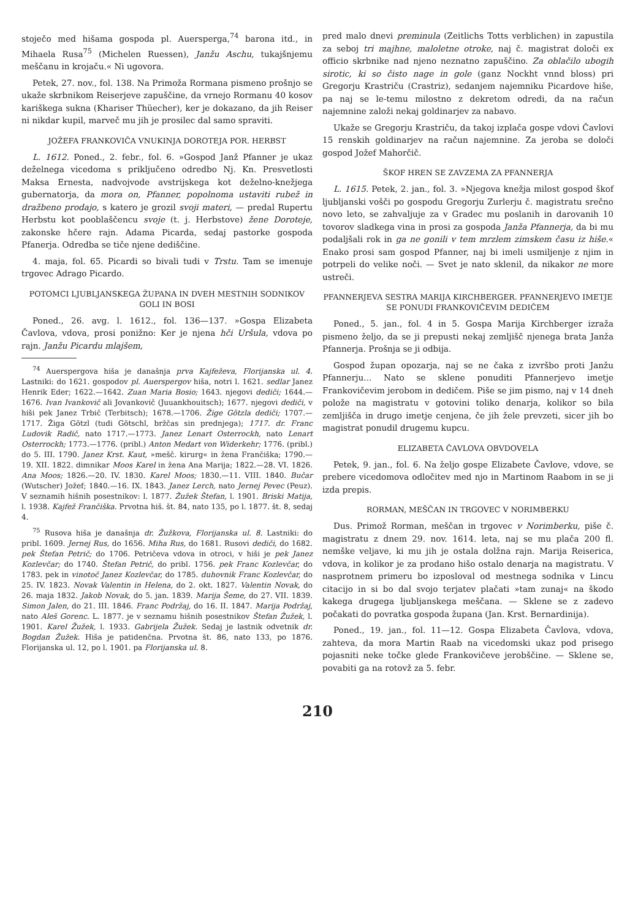stoječo med hišama gospoda pl. Auersperga,<sup>74</sup> barona itd., in Mihaela Rusa<sup>75</sup> (Michelen Ruessen), Janžu Aschu, tukajšnjemu meščanu in krojaču.« Ni ugovora.
Petek, 27. nov., fol. 138. Na Primoža Rormana pismeno prošnjo se ukaže skrbnikom Reiserjeve zapuščine, da vrnejo Rormanu 40 kosov kariškega sukna (Khariser Thüecher), ker je dokazano, da jih Reiser ni nikdar kupil, marveč mu jih je prosilec dal samo spraviti.
JOŽEFA FRANKOVIČA VNUKINJA DOROTEJA POR. HERBST
L. 1612. Poned., 2. febr., fol. 6. »Gospod Janž Pfanner je ukaz deželnega vicedoma s priključeno odredbo Nj. Kn. Presvetlosti Maksa Ernesta, nadvojvode avstrijskega kot deželno-knežjega gubernatorja, da mora on, Pfanner, popolnoma ustaviti rubež in dražbeno prodajo, s katero je grozil svoji materi, — predal Rupertu Herbstu kot pooblaščencu svoje (t. j. Herbstove) žene Doroteje, zakonske hčere rajn. Adama Picarda, sedaj pastorke gospoda Pfanerja. Odredba se tiče njene dediščine.
4. maja, fol. 65. Picardi so bivali tudi v Trstu. Tam se imenuje trgovec Adrago Picardo.
POTOMCI LJUBLJANSKEGA ŽUPANA IN DVEH MESTNIH SODNIKOV GOLI IN BOSI
Poned., 26. avg. l. 1612., fol. 136—137. »Gospa Elizabeta Čavlova, vdova, prosi ponižno: Ker je njena hči Uršula, vdova po rajn. Janžu Picardu mlajšem,
<sup>74</sup> Auerspergova hiša je današnja prva Kajfeževa, Florijanska ul. 4. Lastniki: do 1621. gospodov pl. Auerspergov hiša, notri l. 1621. sedlar Janez Henrik Eder; 1622.—1642. Zuan Maria Bosio; 1643. njegovi dediči; 1644.—1676. Ivan Ivankovič ali Jovankovič (Juuankhouitsch); 1677. njegovi dediči, v hiši pek Janez Trbič (Terbitsch); 1678.—1706. Žige Götzla dediči; 1707.—1717. Žiga Götzl (tudi Götschl, bržčas sin prednjega); 1717. dr. Franc Ludovik Radič, nato 1717.—1773. Janez Lenart Osterrockh, nato Lenart Osterrockh; 1773.—1776. (pribl.) Anton Medart von Widerkehr; 1776. (pribl.) do 5. III. 1790. Janez Krst. Kaut, »mešč. kirurg« in žena Frančiška; 1790.—19. XII. 1822. dimnikar Moos Karel in žena Ana Marija; 1822.—28. VI. 1826. Ana Moos; 1826.—20. IV. 1830. Karel Moos; 1830.—11. VIII. 1840. Bučar (Wutscher) Jožef; 1840.—16. IX. 1843. Janez Lerch, nato Jernej Pevec (Peuz). V seznamih hišnih posestnikov: l. 1877. Žužek Štefan, l. 1901. Briski Matija, l. 1938. Kajfež Frančiška. Prvotna hiš. št. 84, nato 135, po l. 1877. št. 8, sedaj 4.
<sup>75</sup> Rusova hiša je današnja dr. Žužkova, Florijanska ul. 8. Lastniki: do pribl. 1609. Jernej Rus, do 1656. Miha Rus, do 1681. Rusovi dediči, do 1682. pek Štefan Petrič; do 1706. Petričeva vdova in otroci, v hiši je pek Janez Kozlevčar; do 1740. Štefan Petrič, do pribl. 1756. pek Franc Kozlevčar, do 1783. pek in vinotoč Janez Kozlevčar, do 1785. duhovnik Franc Kozlevčar, do 25. IV. 1823. Novak Valentin in Helena, do 2. okt. 1827. Valentin Novak, do 26. maja 1832. Jakob Novak, do 5. jan. 1839. Marija Šeme, do 27. VII. 1839. Simon Jalen, do 21. III. 1846. Franc Podržaj, do 16. II. 1847. Marija Podržaj, nato Aleš Gorenc. L. 1877. je v seznamu hišnih posestnikov Štefan Žužek, l. 1901. Karel Žužek, l. 1933. Gabrijela Žužek. Sedaj je lastnik odvetnik dr. Bogdan Žužek. Hiša je patidenčna. Prvotna št. 86, nato 133, po 1876. Florijanska ul. 12, po l. 1901. pa Florijanska ul. 8.
pred malo dnevi preminula (Zeitlichs Totts verblichen) in zapustila za seboj tri majhne, maloletne otroke, naj č. magistrat določi ex officio skrbnike nad njeno neznatno zapuščino. Za oblačilo ubogih sirotic, ki so čisto nage in gole (ganz Nockht vnnd bloss) pri Gregorju Krastriču (Crastriz), sedanjem najemniku Picardove hiše, pa naj se le-temu milostno z dekretom odredi, da na račun najemnine založi nekaj goldinarjev za nabavo.
Ukaže se Gregorju Krastriču, da takoj izplača gospe vdovi Čavlovi 15 renskih goldinarjev na račun najemnine. Za jeroba se določi gospod Jožef Mahorčič.
ŠKOF HREN SE ZAVZEMA ZA PFANNERJA
L. 1615. Petek, 2. jan., fol. 3. »Njegova knežja milost gospod škof ljubljanski vošči po gospodu Gregorju Zurlerju č. magistratu srečno novo leto, se zahvaljuje za v Gradec mu poslanih in darovanih 10 tovorov sladkega vina in prosi za gospoda Janža Pfannerja, da bi mu podaljšali rok in ga ne gonili v tem mrzlem zimskem času iz hiše.« Enako prosi sam gospod Pfanner, naj bi imeli usmiljenje z njim in potrpeli do velike noči. — Svet je nato sklenil, da nikakor ne more ustreči.
PFANNERJEVA SESTRA MARIJA KIRCHBERGER. PFANNERJEVO IMETJE SE PONUDI FRANKOVIČEVIM DEDIČEM
Poned., 5. jan., fol. 4 in 5. Gospa Marija Kirchberger izraža pismeno željo, da se ji prepusti nekaj zemljišč njenega brata Janža Pfannerja. Prošnja se ji odbija.
Gospod župan opozarja, naj se ne čaka z izvršbo proti Janžu Pfannerju... Nato se sklene ponuditi Pfannerjevo imetje Frankovičevim jerobom in dedičem. Piše se jim pismo, naj v 14 dneh polože na magistratu v gotovini toliko denarja, kolikor so bila zemljišča in drugo imetje cenjena, če jih žele prevzeti, sicer jih bo magistrat ponudil drugemu kupcu.
ELIZABETA ČAVLOVA OBVDOVELA
Petek, 9. jan., fol. 6. Na željo gospe Elizabete Čavlove, vdove, se prebere vicedomova odločitev med njo in Martinom Raabom in se ji izda prepis.
RORMAN, MEŠČAN IN TRGOVEC V NORIMBERKU
Dus. Primož Rorman, meščan in trgovec v Norimberku, piše č. magistratu z dnem 29. nov. 1614. leta, naj se mu plača 200 fl. nemške veljave, ki mu jih je ostala dolžna rajn. Marija Reiserica, vdova, in kolikor je za prodano hišo ostalo denarja na magistratu. V nasprotnem primeru bo izposloval od mestnega sodnika v Lincu citacijo in si bo dal svojo terjatev plačati »tam zunaj« na škodo kakega drugega ljubljanskega meščana. — Sklene se z zadevo počakati do povratka gospoda župana (Jan. Krst. Bernardinija).
Poned., 19. jan., fol. 11—12. Gospa Elizabeta Čavlova, vdova, zahteva, da mora Martin Raab na vicedomski ukaz pod prisego pojasniti neke točke glede Frankovičeve jerobščine. — Sklene se, povabiti ga na rotovž za 5. febr.
210